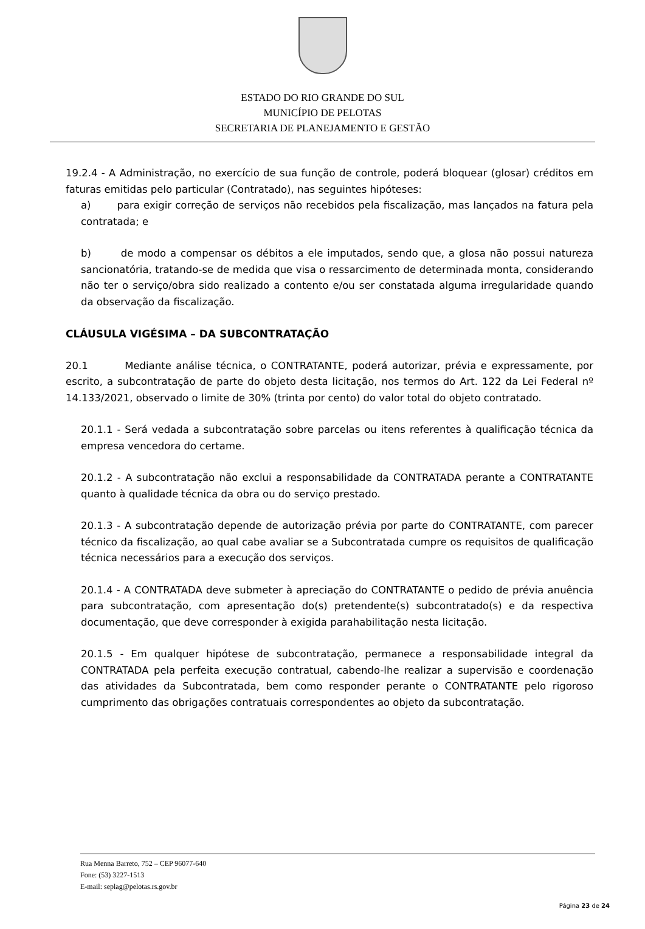ESTADO DO RIO GRANDE DO SUL
MUNICÍPIO DE PELOTAS
SECRETARIA DE PLANEJAMENTO E GESTÃO
19.2.4 - A Administração, no exercício de sua função de controle, poderá bloquear (glosar) créditos em faturas emitidas pelo particular (Contratado), nas seguintes hipóteses:
a) para exigir correção de serviços não recebidos pela fiscalização, mas lançados na fatura pela contratada; e
b) de modo a compensar os débitos a ele imputados, sendo que, a glosa não possui natureza sancionatória, tratando-se de medida que visa o ressarcimento de determinada monta, considerando não ter o serviço/obra sido realizado a contento e/ou ser constatada alguma irregularidade quando da observação da fiscalização.
CLÁUSULA VIGÉSIMA – DA SUBCONTRATAÇÃO
20.1 Mediante análise técnica, o CONTRATANTE, poderá autorizar, prévia e expressamente, por escrito, a subcontratação de parte do objeto desta licitação, nos termos do Art. 122 da Lei Federal nº 14.133/2021, observado o limite de 30% (trinta por cento) do valor total do objeto contratado.
20.1.1 - Será vedada a subcontratação sobre parcelas ou itens referentes à qualificação técnica da empresa vencedora do certame.
20.1.2 - A subcontratação não exclui a responsabilidade da CONTRATADA perante a CONTRATANTE quanto à qualidade técnica da obra ou do serviço prestado.
20.1.3 - A subcontratação depende de autorização prévia por parte do CONTRATANTE, com parecer técnico da fiscalização, ao qual cabe avaliar se a Subcontratada cumpre os requisitos de qualificação técnica necessários para a execução dos serviços.
20.1.4 - A CONTRATADA deve submeter à apreciação do CONTRATANTE o pedido de prévia anuência para subcontratação, com apresentação do(s) pretendente(s) subcontratado(s) e da respectiva documentação, que deve corresponder à exigida parahabilitação nesta licitação.
20.1.5 - Em qualquer hipótese de subcontratação, permanece a responsabilidade integral da CONTRATADA pela perfeita execução contratual, cabendo-lhe realizar a supervisão e coordenação das atividades da Subcontratada, bem como responder perante o CONTRATANTE pelo rigoroso cumprimento das obrigações contratuais correspondentes ao objeto da subcontratação.
Rua Menna Barreto, 752 – CEP 96077-640
Fone: (53) 3227-1513
E-mail: seplag@pelotas.rs.gov.br
Página 23 de 24